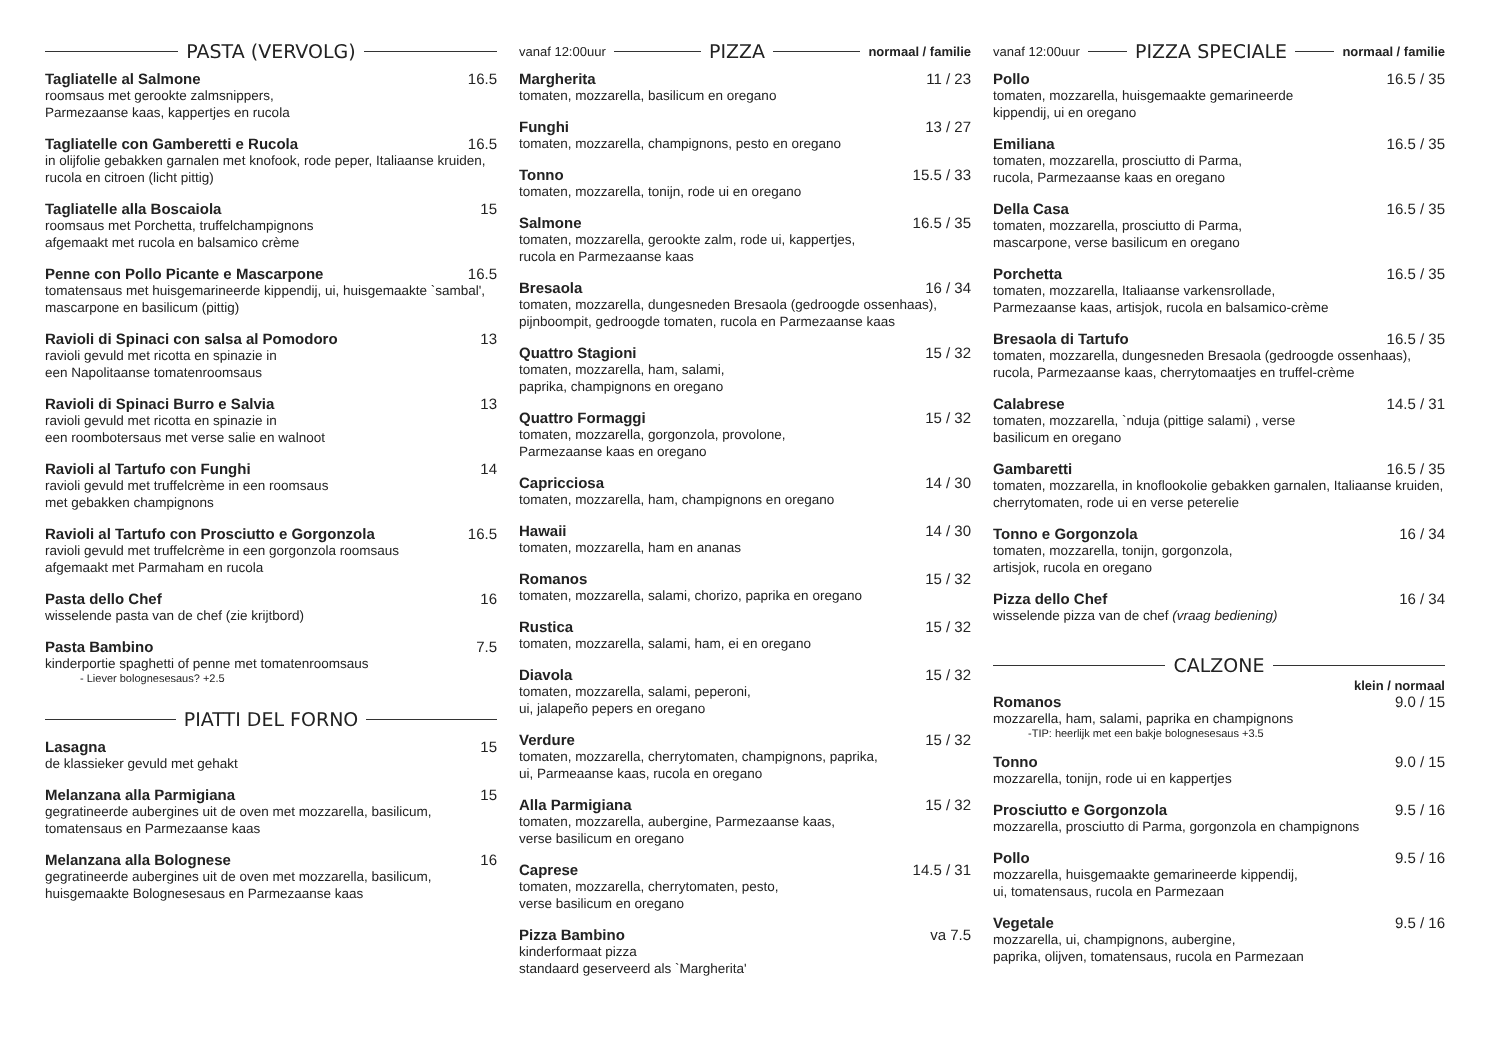PASTA (VERVOLG)
Tagliatelle al Salmone 16.5
roomsaus met gerookte zalmsnippers,
Parmezaanse kaas, kappertjes en rucola
Tagliatelle con Gamberetti e Rucola 16.5
in olijfolie gebakken garnalen met knofook, rode peper, Italiaanse kruiden, rucola en citroen (licht pittig)
Tagliatelle alla Boscaiola 15
roomsaus met Porchetta, truffelchampignons
afgemaakt met rucola en balsamico crème
Penne con Pollo Picante e Mascarpone 16.5
tomatensaus met huisgemarineerde kippendij, ui, huisgemaakte `sambal', mascarpone en basilicum (pittig)
Ravioli di Spinaci con salsa al Pomodoro 13
ravioli gevuld met ricotta en spinazie in
een Napolitaanse tomatenroomsaus
Ravioli di Spinaci Burro e Salvia 13
ravioli gevuld met ricotta en spinazie in
een roombotersaus met verse salie en walnoot
Ravioli al Tartufo con Funghi 14
ravioli gevuld met truffelcrème in een roomsaus
met gebakken champignons
Ravioli al Tartufo con Prosciutto e Gorgonzola 16.5
ravioli gevuld met truffelcrème in een gorgonzola roomsaus
afgemaakt met Parmaham en rucola
Pasta dello Chef 16
wisselende pasta van de chef (zie krijtbord)
Pasta Bambino 7.5
kinderportie spaghetti of penne met tomatenroomsaus
- Liever bolognesesaus? +2.5
PIATTI DEL FORNO
Lasagna 15
de klassieker gevuld met gehakt
Melanzana alla Parmigiana 15
gegratineerde aubergines uit de oven met mozzarella, basilicum, tomatensaus en Parmezaanse kaas
Melanzana alla Bolognese 16
gegratineerde aubergines uit de oven met mozzarella, basilicum, huisgemaakte Bolognesesaus en Parmezaanse kaas
vanaf 12:00uur
PIZZA
normaal / familie
Margherita 11 / 23
tomaten, mozzarella, basilicum en oregano
Funghi 13 / 27
tomaten, mozzarella, champignons, pesto en oregano
Tonno 15.5 / 33
tomaten, mozzarella, tonijn, rode ui en oregano
Salmone 16.5 / 35
tomaten, mozzarella, gerookte zalm, rode ui, kappertjes,
rucola en Parmezaanse kaas
Bresaola 16 / 34
tomaten, mozzarella, dungesneden Bresaola (gedroogde ossenhaas), pijnboompit, gedroogde tomaten, rucola en Parmezaanse kaas
Quattro Stagioni 15 / 32
tomaten, mozzarella, ham, salami,
paprika, champignons en oregano
Quattro Formaggi 15 / 32
tomaten, mozzarella, gorgonzola, provolone,
Parmezaanse kaas en oregano
Capricciosa 14 / 30
tomaten, mozzarella, ham, champignons en oregano
Hawaii 14 / 30
tomaten, mozzarella, ham en ananas
Romanos 15 / 32
tomaten, mozzarella, salami, chorizo, paprika en oregano
Rustica 15 / 32
tomaten, mozzarella, salami, ham, ei en oregano
Diavola 15 / 32
tomaten, mozzarella, salami, peperoni,
ui, jalapeño pepers en oregano
Verdure 15 / 32
tomaten, mozzarella, cherrytomaten, champignons, paprika,
ui, Parmeaanse kaas, rucola en oregano
Alla Parmigiana 15 / 32
tomaten, mozzarella, aubergine, Parmezaanse kaas,
verse basilicum en oregano
Caprese 14.5 / 31
tomaten, mozzarella, cherrytomaten, pesto,
verse basilicum en oregano
Pizza Bambino va 7.5
kinderformaat pizza
standaard geserveerd als `Margherita'
vanaf 12:00uur
PIZZA SPECIALE
normaal / familie
Pollo 16.5 / 35
tomaten, mozzarella, huisgemaakte gemarineerde
kippendij, ui en oregano
Emiliana 16.5 / 35
tomaten, mozzarella, prosciutto di Parma,
rucola, Parmezaanse kaas en oregano
Della Casa 16.5 / 35
tomaten, mozzarella, prosciutto di Parma,
mascarpone, verse basilicum en oregano
Porchetta 16.5 / 35
tomaten, mozzarella, Italiaanse varkensrollade,
Parmezaanse kaas, artisjok, rucola en balsamico-crème
Bresaola di Tartufo 16.5 / 35
tomaten, mozzarella, dungesneden Bresaola (gedroogde ossenhaas), rucola, Parmezaanse kaas, cherrytomaatjes en truffel-crème
Calabrese 14.5 / 31
tomaten, mozzarella, `nduja (pittige salami) , verse
basilicum en oregano
Gambaretti 16.5 / 35
tomaten, mozzarella, in knoflookolie gebakken garnalen, Italiaanse kruiden, cherrytomaten, rode ui en verse peterelie
Tonno e Gorgonzola 16 / 34
tomaten, mozzarella, tonijn, gorgonzola,
artisjok, rucola en oregano
Pizza dello Chef 16 / 34
wisselende pizza van de chef (vraag bediening)
CALZONE
klein / normaal
Romanos 9.0 / 15
mozzarella, ham, salami, paprika en champignons
-TIP: heerlijk met een bakje bolognesesaus +3.5
Tonno 9.0 / 15
mozzarella, tonijn, rode ui en kappertjes
Prosciutto e Gorgonzola 9.5 / 16
mozzarella, prosciutto di Parma, gorgonzola en champignons
Pollo 9.5 / 16
mozzarella, huisgemaakte gemarineerde kippendij,
ui, tomatensaus, rucola en Parmezaan
Vegetale 9.5 / 16
mozzarella, ui, champignons, aubergine,
paprika, olijven, tomatensaus, rucola en Parmezaan